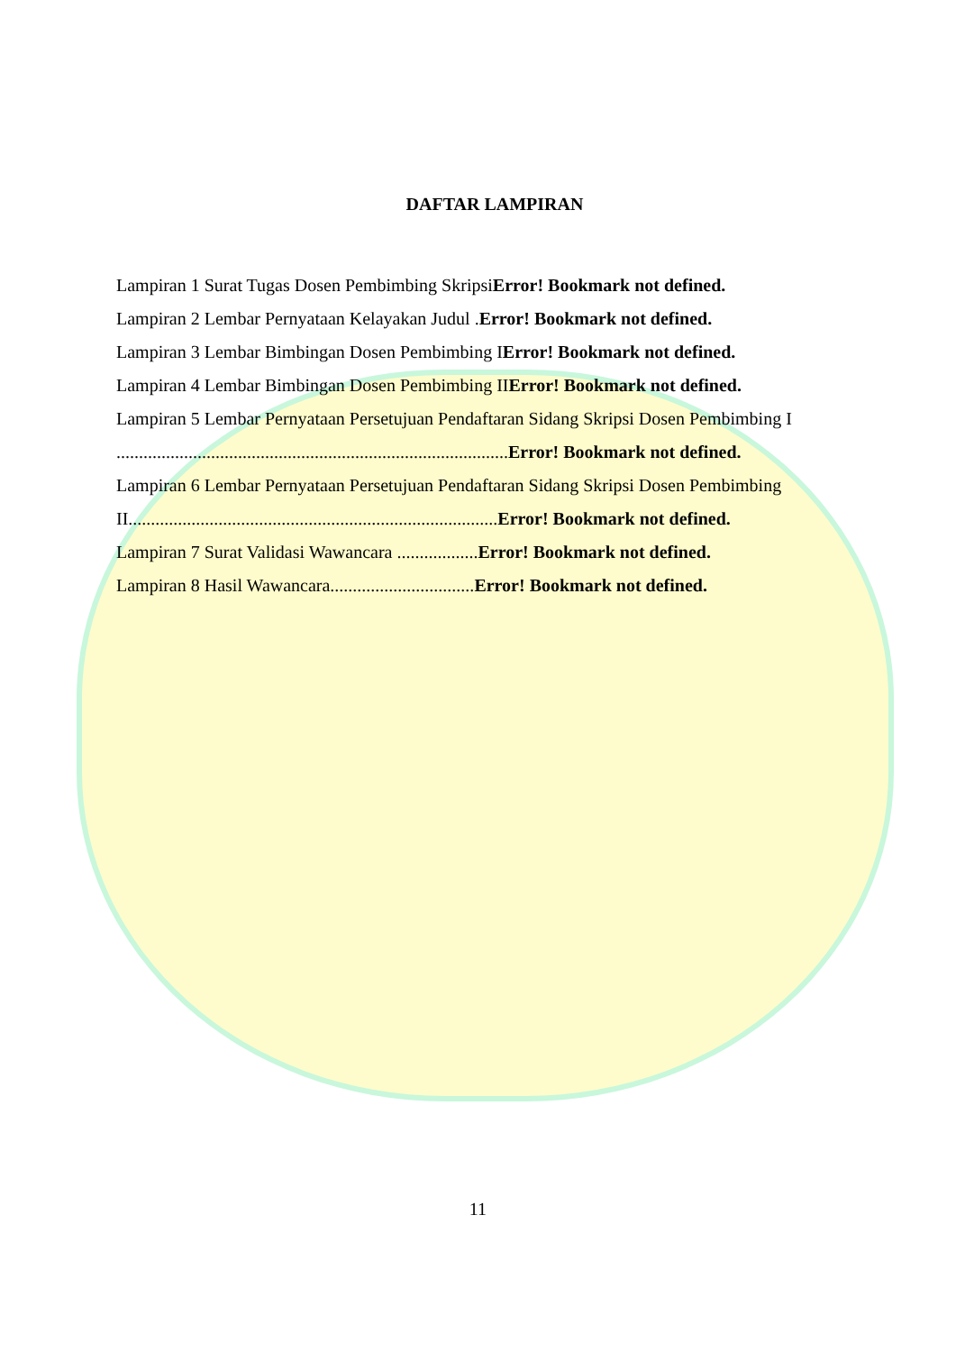DAFTAR LAMPIRAN
Lampiran 1 Surat Tugas Dosen Pembimbing SkripsiError! Bookmark not defined.
Lampiran 2 Lembar Pernyataan Kelayakan Judul .Error! Bookmark not defined.
Lampiran 3 Lembar Bimbingan Dosen Pembimbing IError! Bookmark not defined.
Lampiran 4 Lembar Bimbingan Dosen Pembimbing IIError! Bookmark not defined.
Lampiran 5 Lembar Pernyataan Persetujuan Pendaftaran Sidang Skripsi Dosen Pembimbing I
.......................................................................................Error! Bookmark not defined.
Lampiran 6 Lembar Pernyataan Persetujuan Pendaftaran Sidang Skripsi Dosen Pembimbing
II..................................................................................Error! Bookmark not defined.
Lampiran 7 Surat Validasi Wawancara ..................Error! Bookmark not defined.
Lampiran 8 Hasil Wawancara................................Error! Bookmark not defined.
11